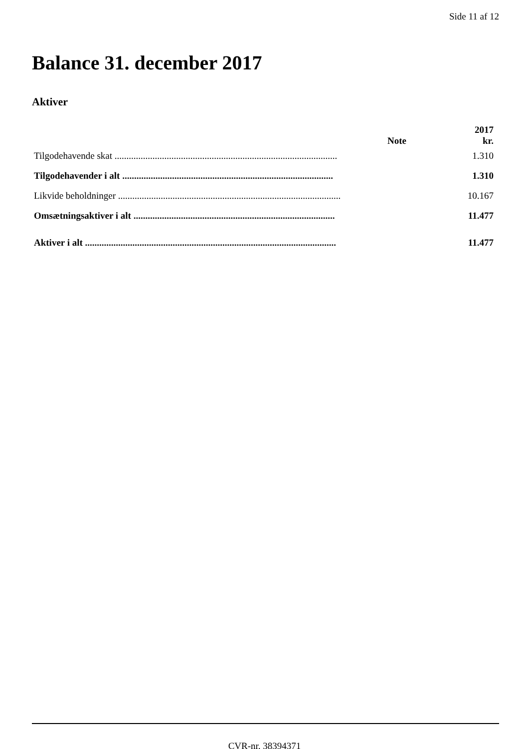Side 11 af 12
Balance 31. december 2017
Aktiver
| | Note | 2017 kr. |
| --- | --- | --- |
| Tilgodehavende skat .............................................................................................. | | 1.310 |
| Tilgodehavender i alt ......................................................................................... | | 1.310 |
| Likvide beholdninger .............................................................................................. | | 10.167 |
| Omsætningsaktiver i alt ..................................................................................... | | 11.477 |
| Aktiver i alt .......................................................................................................... | | 11.477 |
CVR-nr. 38394371